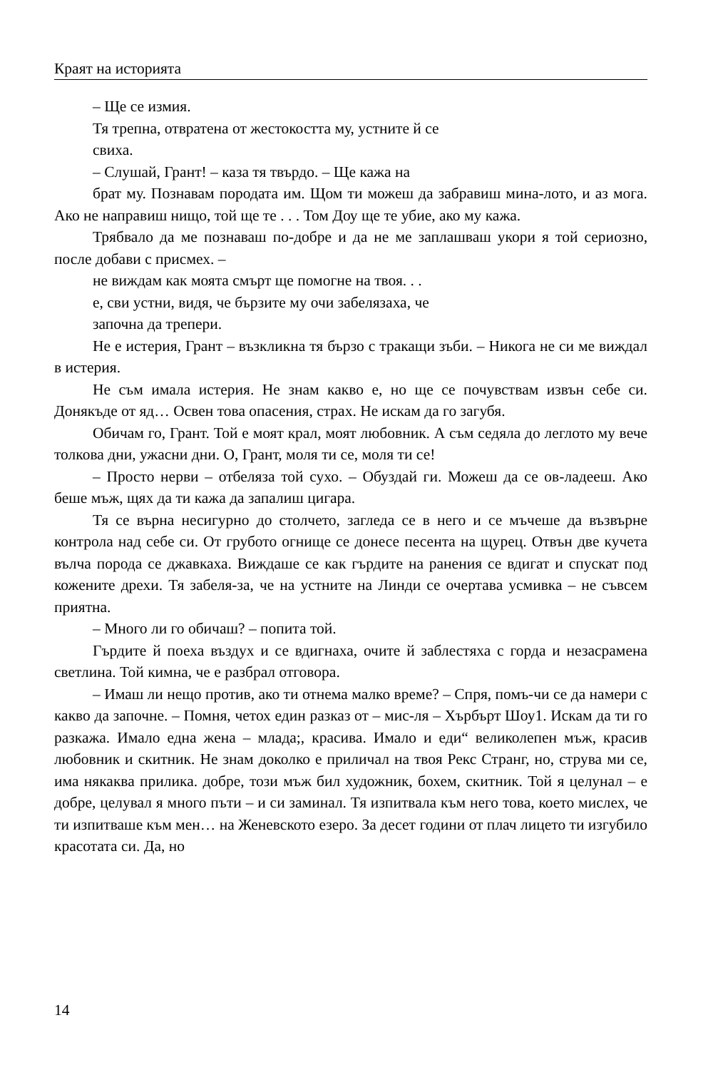Краят на историята
– Ще се измия.
Тя трепна, отвратена от жестокостта му, устните й се
свиха.
– Слушай, Грант! – каза тя твърдо. – Ще кажа на
брат му. Познавам породата им. Щом ти можеш да забравиш мина-лото, и аз мога. Ако не направиш нищо, той ще те . . . Том Доу ще те убие, ако му кажа.
Трябвало да ме познаваш по-добре и да не ме заплашваш укори я той сериозно, после добави с присмех. –
не виждам как моята смърт ще помогне на твоя. . .
е, сви устни, видя, че бързите му очи забелязаха, че
започна да трепери.
Не е истерия, Грант – възкликна тя бързо с тракащи зъби. – Никога не си ме виждал в истерия.
Не съм имала истерия. Не знам какво е, но ще се почувствам извън себе си. Донякъде от яд… Освен това опасения, страх. Не искам да го загубя.
Обичам го, Грант. Той е моят крал, моят любовник. А съм седяла до леглото му вече толкова дни, ужасни дни. О, Грант, моля ти се, моля ти се!
– Просто нерви – отбеляза той сухо. – Обуздай ги. Можеш да се ов-ладееш. Ако беше мъж, щях да ти кажа да запалиш цигара.
Тя се върна несигурно до столчето, загледа се в него и се мъчеше да възвърне контрола над себе си. От грубото огнище се донесе песента на щурец. Отвън две кучета вълча порода се джавкаха. Виждаше се как гърдите на ранения се вдигат и спускат под кожените дрехи. Тя забеля-за, че на устните на Линди се очертава усмивка – не съвсем приятна.
– Много ли го обичаш? – попита той.
Гърдите й поеха въздух и се вдигнаха, очите й заблестяха с горда и незасрамена светлина. Той кимна, че е разбрал отговора.
– Имаш ли нещо против, ако ти отнема малко време? – Спря, помъ-чи се да намери с какво да започне. – Помня, четох един разказ от – мис-ля – Хърбърт Шоу1. Искам да ти го разкажа. Имало една жена – млада;, красива. Имало и еди“ великолепен мъж, красив любовник и скитник. Не знам доколко е приличал на твоя Рекс Странг, но, струва ми се, има някаква прилика. добре, този мъж бил художник, бохем, скитник. Той я целунал – е добре, целувал я много пъти – и си заминал. Тя изпитвала към него това, което мислех, че ти изпитваше към мен… на Женевското езеро. За десет години от плач лицето ти изгубило красотата си. Да, но
14